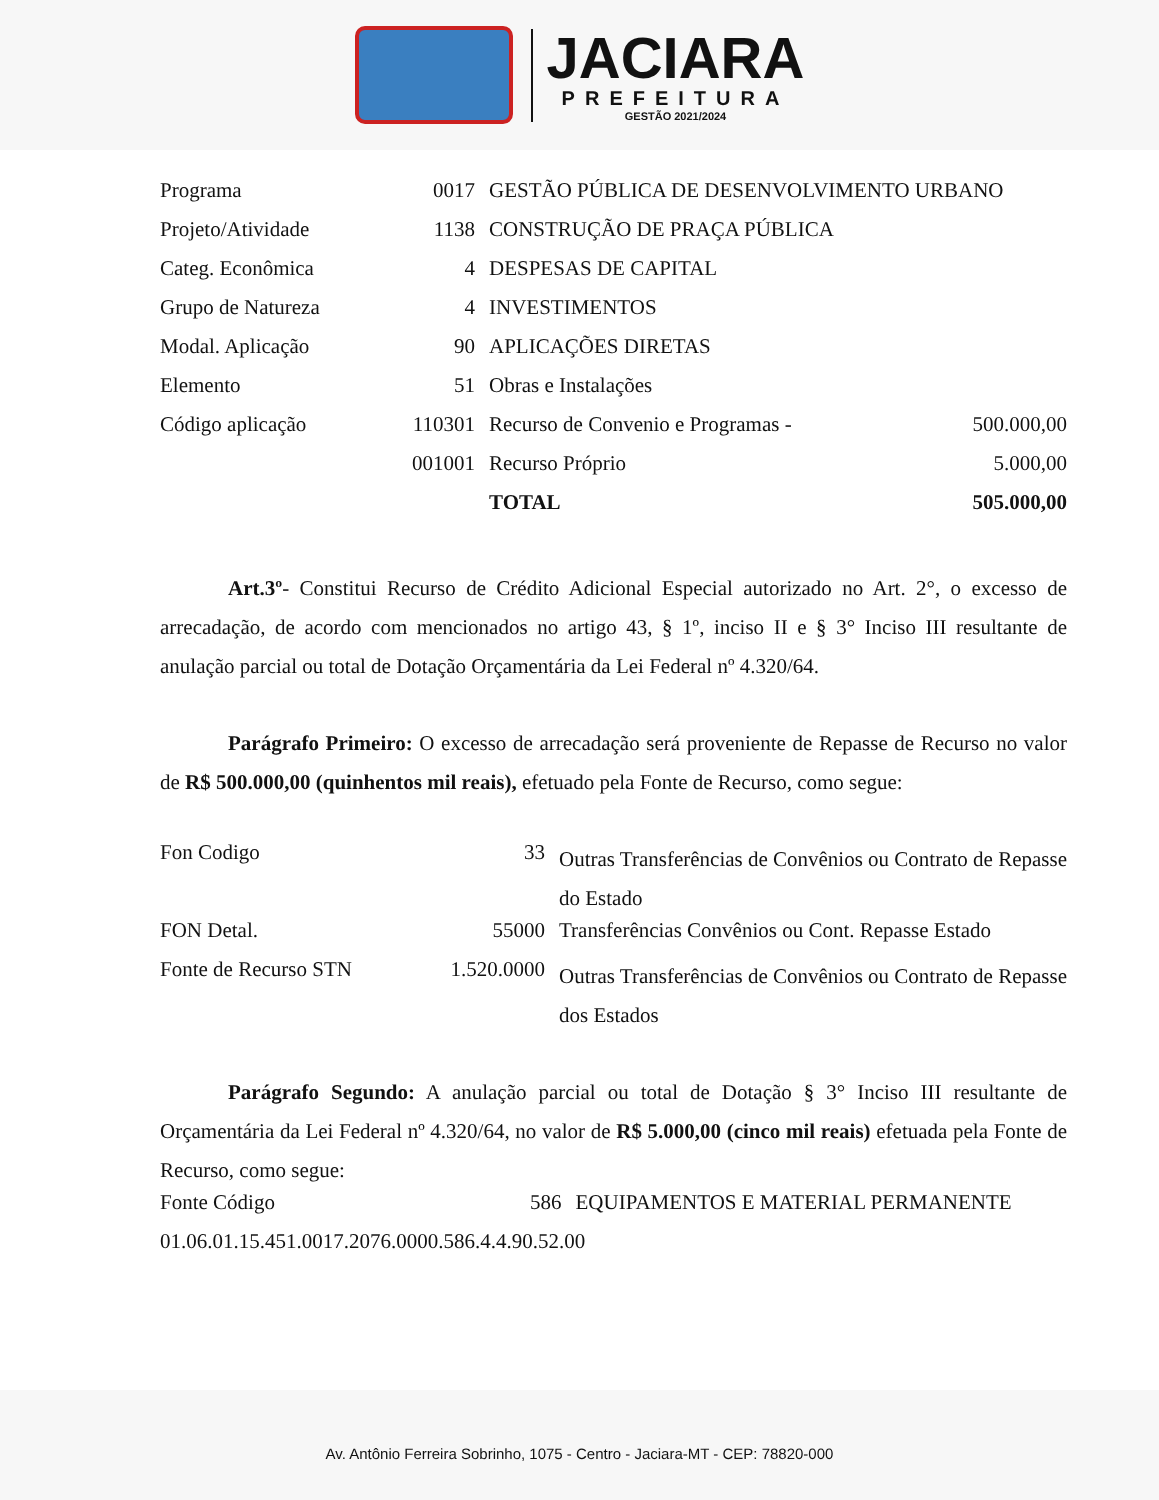JACIARA
PREFEITURA
GESTÃO 2021/2024
| Programa | 0017 | GESTÃO PÚBLICA DE DESENVOLVIMENTO URBANO | |
| Projeto/Atividade | 1138 | CONSTRUÇÃO DE PRAÇA PÚBLICA | |
| Categ. Econômica | 4 | DESPESAS DE CAPITAL | |
| Grupo de Natureza | 4 | INVESTIMENTOS | |
| Modal. Aplicação | 90 | APLICAÇÕES DIRETAS | |
| Elemento | 51 | Obras e Instalações | |
| Código aplicação | 110301 | Recurso de Convenio e Programas - | 500.000,00 |
| | 001001 | Recurso Próprio | 5.000,00 |
| | | TOTAL | 505.000,00 |
Art.3º- Constitui Recurso de Crédito Adicional Especial autorizado no Art. 2°, o excesso de arrecadação, de acordo com mencionados no artigo 43, § 1º, inciso II e § 3° Inciso III resultante de anulação parcial ou total de Dotação Orçamentária da Lei Federal nº 4.320/64.
Parágrafo Primeiro: O excesso de arrecadação será proveniente de Repasse de Recurso no valor de R$ 500.000,00 (quinhentos mil reais), efetuado pela Fonte de Recurso, como segue:
| Fon Codigo | 33 | Outras Transferências de Convênios ou Contrato de Repasse do Estado |
| FON Detal. | 55000 | Transferências Convênios ou Cont. Repasse Estado |
| Fonte de Recurso STN | 1.520.0000 | Outras Transferências de Convênios ou Contrato de Repasse dos Estados |
Parágrafo Segundo: A anulação parcial ou total de Dotação § 3° Inciso III resultante de Orçamentária da Lei Federal nº 4.320/64, no valor de R$ 5.000,00 (cinco mil reais) efetuada pela Fonte de Recurso, como segue:
| Fonte Código | 586 | EQUIPAMENTOS E MATERIAL PERMANENTE |
| 01.06.01.15.451.0017.2076.0000.586.4.4.90.52.00 | | |
Av. Antônio Ferreira Sobrinho, 1075 - Centro - Jaciara-MT - CEP: 78820-000